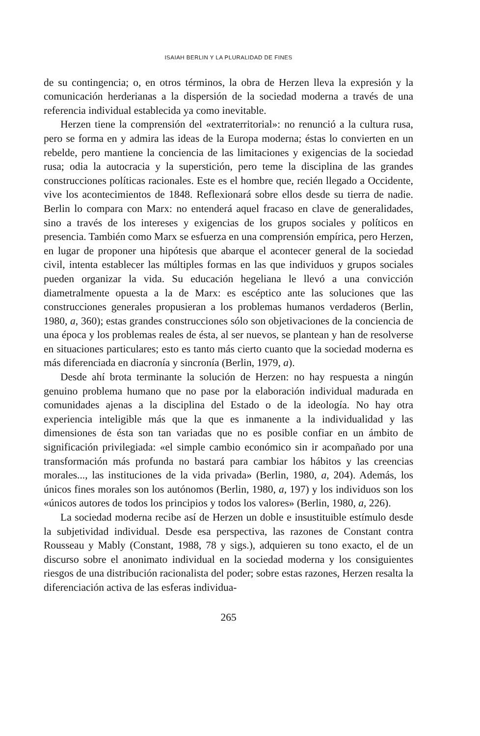ISAIAH BERLIN Y LA PLURALIDAD DE FINES
de su contingencia; o, en otros términos, la obra de Herzen lleva la expresión y la comunicación herderianas a la dispersión de la sociedad moderna a través de una referencia individual establecida ya como inevitable.
Herzen tiene la comprensión del «extraterritorial»: no renunció a la cultura rusa, pero se forma en y admira las ideas de la Europa moderna; éstas lo convierten en un rebelde, pero mantiene la conciencia de las limitaciones y exigencias de la sociedad rusa; odia la autocracia y la superstición, pero teme la disciplina de las grandes construcciones políticas racionales. Este es el hombre que, recién llegado a Occidente, vive los acontecimientos de 1848. Reflexionará sobre ellos desde su tierra de nadie. Berlin lo compara con Marx: no entenderá aquel fracaso en clave de generalidades, sino a través de los intereses y exigencias de los grupos sociales y políticos en presencia. También como Marx se esfuerza en una comprensión empírica, pero Herzen, en lugar de proponer una hipótesis que abarque el acontecer general de la sociedad civil, intenta establecer las múltiples formas en las que individuos y grupos sociales pueden organizar la vida. Su educación hegeliana le llevó a una convicción diametralmente opuesta a la de Marx: es escéptico ante las soluciones que las construcciones generales propusieran a los problemas humanos verdaderos (Berlin, 1980, a, 360); estas grandes construcciones sólo son objetivaciones de la conciencia de una época y los problemas reales de ésta, al ser nuevos, se plantean y han de resolverse en situaciones particulares; esto es tanto más cierto cuanto que la sociedad moderna es más diferenciada en diacronía y sincronía (Berlin, 1979, a).
Desde ahí brota terminante la solución de Herzen: no hay respuesta a ningún genuino problema humano que no pase por la elaboración individual madurada en comunidades ajenas a la disciplina del Estado o de la ideología. No hay otra experiencia inteligible más que la que es inmanente a la individualidad y las dimensiones de ésta son tan variadas que no es posible confiar en un ámbito de significación privilegiada: «el simple cambio económico sin ir acompañado por una transformación más profunda no bastará para cambiar los hábitos y las creencias morales..., las instituciones de la vida privada» (Berlin, 1980, a, 204). Además, los únicos fines morales son los autónomos (Berlin, 1980, a, 197) y los individuos son los «únicos autores de todos los principios y todos los valores» (Berlin, 1980, a, 226).
La sociedad moderna recibe así de Herzen un doble e insustituible estímulo desde la subjetividad individual. Desde esa perspectiva, las razones de Constant contra Rousseau y Mably (Constant, 1988, 78 y sigs.), adquieren su tono exacto, el de un discurso sobre el anonimato individual en la sociedad moderna y los consiguientes riesgos de una distribución racionalista del poder; sobre estas razones, Herzen resalta la diferenciación activa de las esferas individua-
265